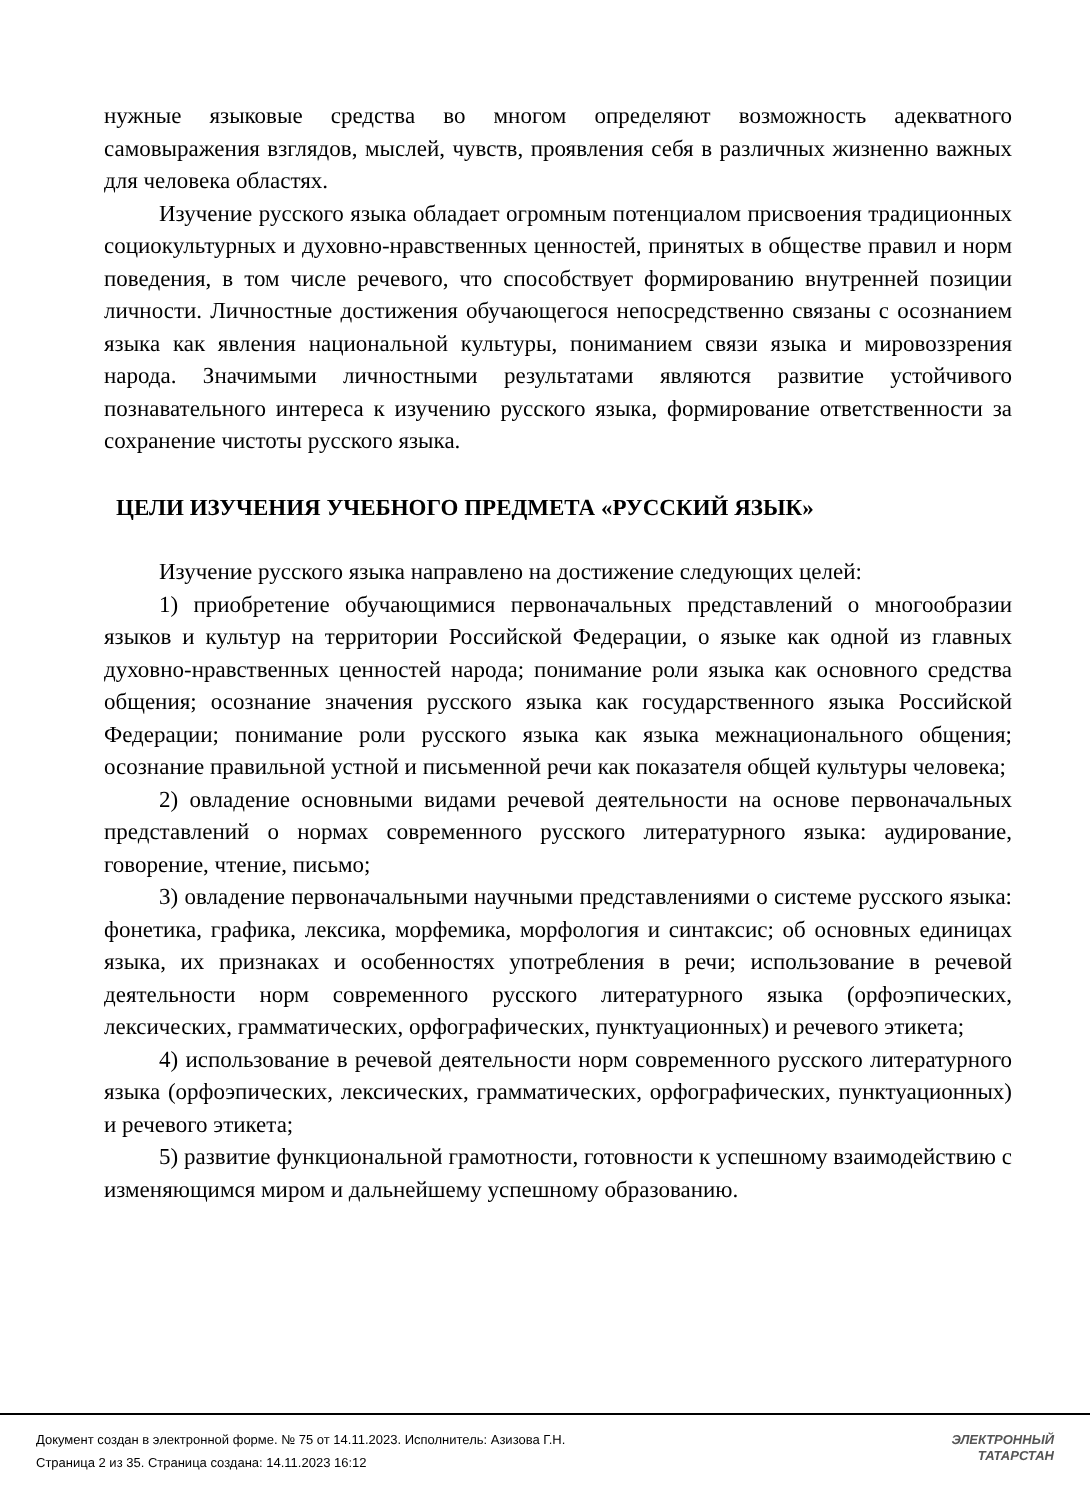нужные языковые средства во многом определяют возможность адекватного самовыражения взглядов, мыслей, чувств, проявления себя в различных жизненно важных для человека областях.
Изучение русского языка обладает огромным потенциалом присвоения традиционных социокультурных и духовно-нравственных ценностей, принятых в обществе правил и норм поведения, в том числе речевого, что способствует формированию внутренней позиции личности. Личностные достижения обучающегося непосредственно связаны с осознанием языка как явления национальной культуры, пониманием связи языка и мировоззрения народа. Значимыми личностными результатами являются развитие устойчивого познавательного интереса к изучению русского языка, формирование ответственности за сохранение чистоты русского языка.
ЦЕЛИ ИЗУЧЕНИЯ УЧЕБНОГО ПРЕДМЕТА «РУССКИЙ ЯЗЫК»
Изучение русского языка направлено на достижение следующих целей:
1) приобретение обучающимися первоначальных представлений о многообразии языков и культур на территории Российской Федерации, о языке как одной из главных духовно-нравственных ценностей народа; понимание роли языка как основного средства общения; осознание значения русского языка как государственного языка Российской Федерации; понимание роли русского языка как языка межнационального общения; осознание правильной устной и письменной речи как показателя общей культуры человека;
2) овладение основными видами речевой деятельности на основе первоначальных представлений о нормах современного русского литературного языка: аудирование, говорение, чтение, письмо;
3) овладение первоначальными научными представлениями о системе русского языка: фонетика, графика, лексика, морфемика, морфология и синтаксис; об основных единицах языка, их признаках и особенностях употребления в речи; использование в речевой деятельности норм современного русского литературного языка (орфоэпических, лексических, грамматических, орфографических, пунктуационных) и речевого этикета;
4) использование в речевой деятельности норм современного русского литературного языка (орфоэпических, лексических, грамматических, орфографических, пунктуационных) и речевого этикета;
5) развитие функциональной грамотности, готовности к успешному взаимодействию с изменяющимся миром и дальнейшему успешному образованию.
Документ создан в электронной форме. № 75 от 14.11.2023. Исполнитель: Азизова Г.Н.
Страница 2 из 35. Страница создана: 14.11.2023 16:12
ЭЛЕКТРОННЫЙ
ТАТАРСТАН